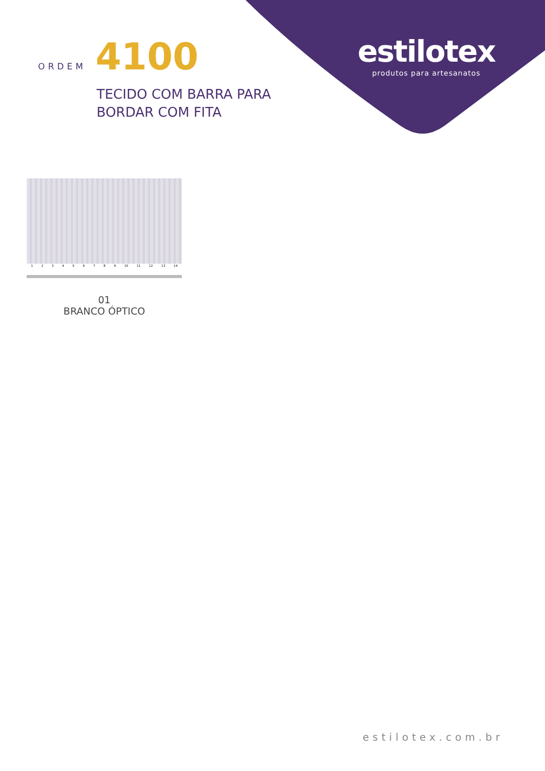ORDEM 4100
TECIDO COM BARRA PARA
BORDAR COM FITA
estilotex
produtos para artesanatos
1 2 3 4 5 6 7 8 9 10 11 12 13 14
01
BRANCO ÓPTICO
estilotex.com.br